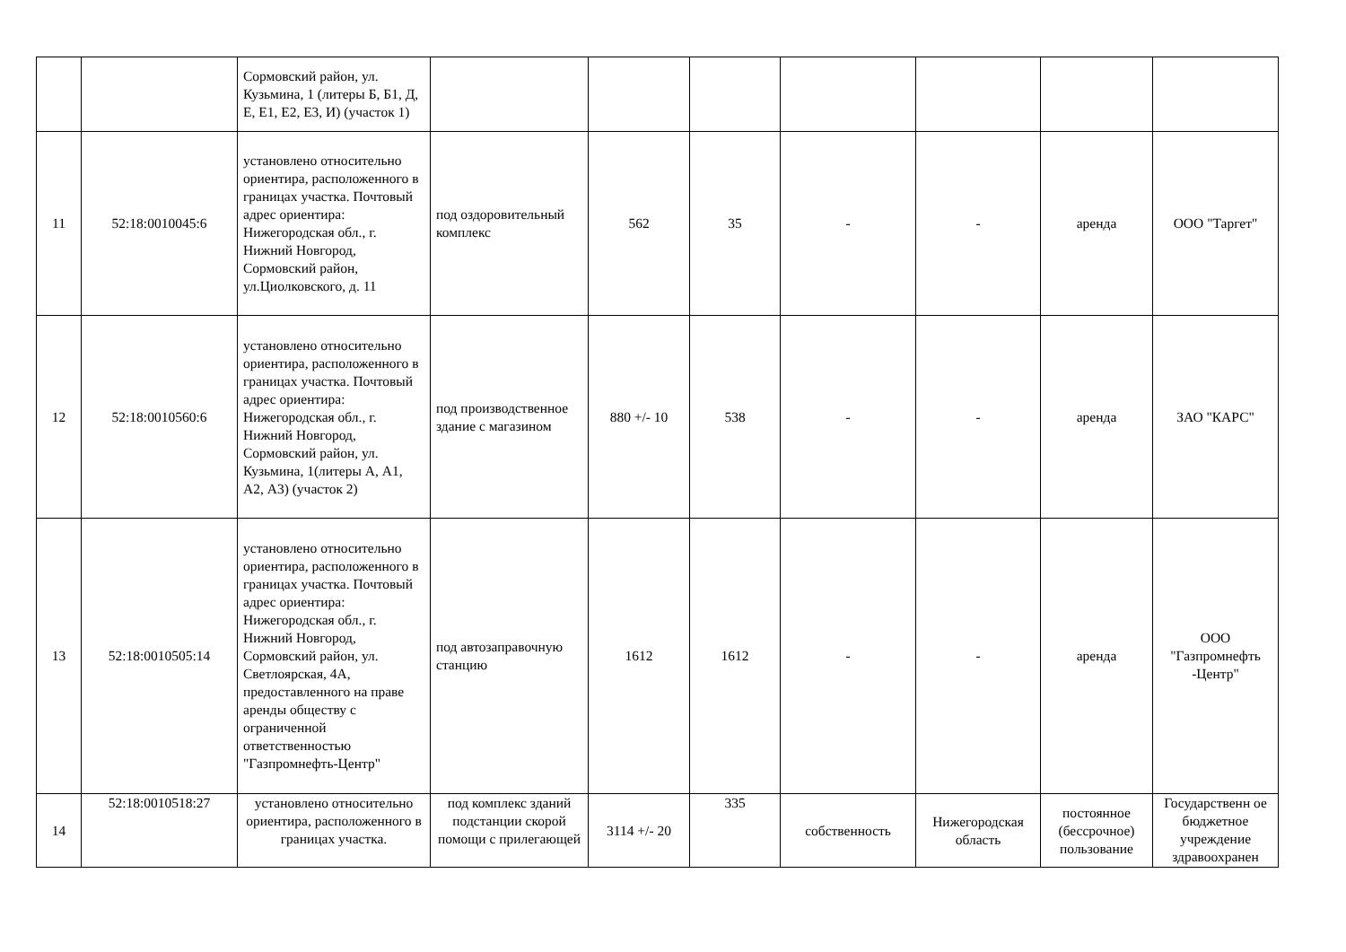| | | Сормовский район, ул. Кузьмина, 1 (литеры Б, Б1, Д, Е, Е1, Е2, Е3, И) (участок 1) | | | | | | | |
| 11 | 52:18:0010045:6 | установлено относительно ориентира, расположенного в границах участка. Почтовый адрес ориентира: Нижегородская обл., г. Нижний Новгород, Сормовский район, ул.Циолковского, д. 11 | под оздоровительный комплекс | 562 | 35 | - | - | аренда | ООО "Таргет" |
| 12 | 52:18:0010560:6 | установлено относительно ориентира, расположенного в границах участка. Почтовый адрес ориентира: Нижегородская обл., г. Нижний Новгород, Сормовский район, ул. Кузьмина, 1(литеры А, А1, А2, А3) (участок 2) | под производственное здание с магазином | 880 +/- 10 | 538 | - | - | аренда | ЗАО "КАРС" |
| 13 | 52:18:0010505:14 | установлено относительно ориентира, расположенного в границах участка. Почтовый адрес ориентира: Нижегородская обл., г. Нижний Новгород, Сормовский район, ул. Светлоярская, 4А, предоставленного на праве аренды обществу с ограниченной ответственностью "Газпромнефть-Центр" | под автозаправочную станцию | 1612 | 1612 | - | - | аренда | ООО "Газпромнефть -Центр" |
| 14 | 52:18:0010518:27 | установлено относительно ориентира, расположенного в границах участка. | под комплекс зданий подстанции скорой помощи с прилегающей | 3114 +/- 20 | 335 | собственность | Нижегородская область | постоянное (бессрочное) пользование | Государственн ое бюджетное учреждение здравоохранен |